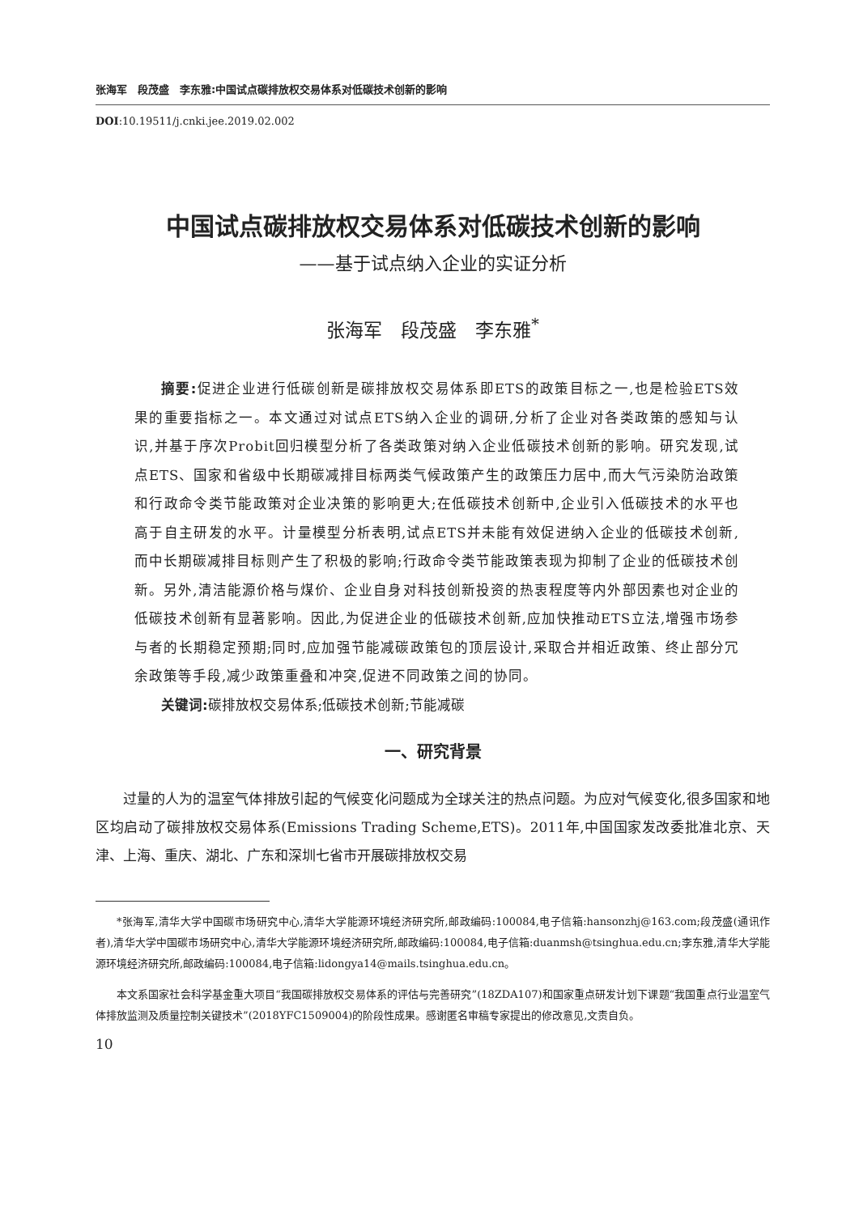张海军　段茂盛　李东雅:中国试点碳排放权交易体系对低碳技术创新的影响
DOI:10.19511/j.cnki.jee.2019.02.002
中国试点碳排放权交易体系对低碳技术创新的影响
——基于试点纳入企业的实证分析
张海军　段茂盛　李东雅<sup>*</sup>
摘要: 促进企业进行低碳创新是碳排放权交易体系即ETS的政策目标之一,也是检验ETS效果的重要指标之一。本文通过对试点ETS纳入企业的调研,分析了企业对各类政策的感知与认识,并基于序次Probit回归模型分析了各类政策对纳入企业低碳技术创新的影响。研究发现,试点ETS、国家和省级中长期碳减排目标两类气候政策产生的政策压力居中,而大气污染防治政策和行政命令类节能政策对企业决策的影响更大;在低碳技术创新中,企业引入低碳技术的水平也高于自主研发的水平。计量模型分析表明,试点ETS并未能有效促进纳入企业的低碳技术创新,而中长期碳减排目标则产生了积极的影响;行政命令类节能政策表现为抑制了企业的低碳技术创新。另外,清洁能源价格与煤价、企业自身对科技创新投资的热衷程度等内外部因素也对企业的低碳技术创新有显著影响。因此,为促进企业的低碳技术创新,应加快推动ETS立法,增强市场参与者的长期稳定预期;同时,应加强节能减碳政策包的顶层设计,采取合并相近政策、终止部分冗余政策等手段,减少政策重叠和冲突,促进不同政策之间的协同。
关键词: 碳排放权交易体系;低碳技术创新;节能减碳
一、研究背景
过量的人为的温室气体排放引起的气候变化问题成为全球关注的热点问题。为应对气候变化,很多国家和地区均启动了碳排放权交易体系(Emissions Trading Scheme,ETS)。2011年,中国国家发改委批准北京、天津、上海、重庆、湖北、广东和深圳七省市开展碳排放权交易
*张海军,清华大学中国碳市场研究中心,清华大学能源环境经济研究所,邮政编码:100084,电子信箱:hansonzhj@163.com;段茂盛(通讯作者),清华大学中国碳市场研究中心,清华大学能源环境经济研究所,邮政编码:100084,电子信箱:duanmsh@tsinghua.edu.cn;李东雅,清华大学能源环境经济研究所,邮政编码:100084,电子信箱:lidongya14@mails.tsinghua.edu.cn。
本文系国家社会科学基金重大项目“我国碳排放权交易体系的评估与完善研究”(18ZDA107)和国家重点研发计划下课题“我国重点行业温室气体排放监测及质量控制关键技术”(2018YFC1509004)的阶段性成果。感谢匿名审稿专家提出的修改意见,文责自负。
10